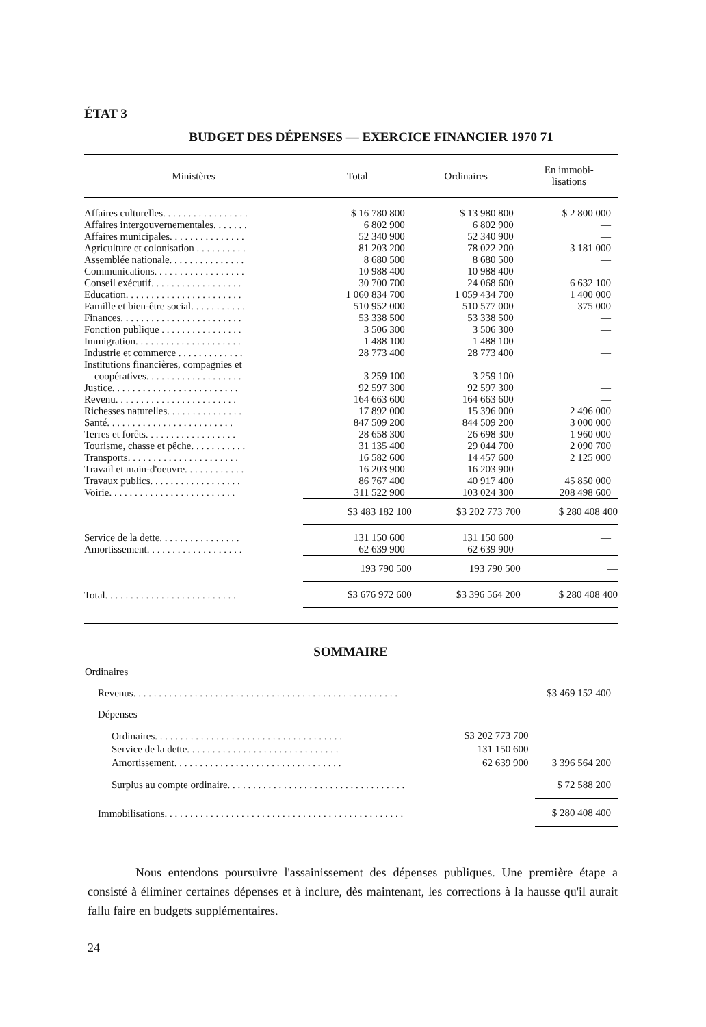ÉTAT 3
BUDGET DES DÉPENSES — EXERCICE FINANCIER 1970 71
| Ministères | Total | Ordinaires | En immobi- lisations |
| --- | --- | --- | --- |
| Affaires culturelles. . . . . . . . . . . . . . . . . | $ 16 780 800 | $ 13 980 800 | $ 2 800 000 |
| Affaires intergouvernementales. . . . . . . | 6 802 900 | 6 802 900 | — |
| Affaires municipales. . . . . . . . . . . . . . . | 52 340 900 | 52 340 900 | — |
| Agriculture et colonisation . . . . . . . . . . | 81 203 200 | 78 022 200 | 3 181 000 |
| Assemblée nationale. . . . . . . . . . . . . . . | 8 680 500 | 8 680 500 | — |
| Communications. . . . . . . . . . . . . . . . . . | 10 988 400 | 10 988 400 | |
| Conseil exécutif. . . . . . . . . . . . . . . . . . | 30 700 700 | 24 068 600 | 6 632 100 |
| Education. . . . . . . . . . . . . . . . . . . . . . . | 1 060 834 700 | 1 059 434 700 | 1 400 000 |
| Famille et bien-être social. . . . . . . . . . . | 510 952 000 | 510 577 000 | 375 000 |
| Finances. . . . . . . . . . . . . . . . . . . . . . . . | 53 338 500 | 53 338 500 | — |
| Fonction publique . . . . . . . . . . . . . . . . | 3 506 300 | 3 506 300 | — |
| Immigration. . . . . . . . . . . . . . . . . . . . . | 1 488 100 | 1 488 100 | — |
| Industrie et commerce . . . . . . . . . . . . . | 28 773 400 | 28 773 400 | — |
| Institutions financières, compagnies et coopératives. . . . . . . . . . . . . . . . . . . | 3 259 100 | 3 259 100 | — |
| Justice. . . . . . . . . . . . . . . . . . . . . . . . . | 92 597 300 | 92 597 300 | — |
| Revenu. . . . . . . . . . . . . . . . . . . . . . . . | 164 663 600 | 164 663 600 | — |
| Richesses naturelles. . . . . . . . . . . . . . . | 17 892 000 | 15 396 000 | 2 496 000 |
| Santé. . . . . . . . . . . . . . . . . . . . . . . . . | 847 509 200 | 844 509 200 | 3 000 000 |
| Terres et forêts. . . . . . . . . . . . . . . . . . | 28 658 300 | 26 698 300 | 1 960 000 |
| Tourisme, chasse et pêche. . . . . . . . . . . | 31 135 400 | 29 044 700 | 2 090 700 |
| Transports. . . . . . . . . . . . . . . . . . . . . . | 16 582 600 | 14 457 600 | 2 125 000 |
| Travail et main-d'oeuvre. . . . . . . . . . . . | 16 203 900 | 16 203 900 | — |
| Travaux publics. . . . . . . . . . . . . . . . . . | 86 767 400 | 40 917 400 | 45 850 000 |
| Voirie. . . . . . . . . . . . . . . . . . . . . . . . . | 311 522 900 | 103 024 300 | 208 498 600 |
| | $3 483 182 100 | $3 202 773 700 | $ 280 408 400 |
| Service de la dette. . . . . . . . . . . . . . . . | 131 150 600 | 131 150 600 | — |
| Amortissement. . . . . . . . . . . . . . . . . . . | 62 639 900 | 62 639 900 | — |
| | 193 790 500 | 193 790 500 | — |
| Total. . . . . . . . . . . . . . . . . . . . . . . . . . | $3 676 972 600 | $3 396 564 200 | $ 280 408 400 |
SOMMAIRE
| Ordinaires | | |
| Revenus. . . . . . . . . . . . . . . . . . . . . . . . . . . . . . . . . . . . . . . . . . . . . . . . . . . . | | $3 469 152 400 |
| Dépenses | | |
| Ordinaires. . . . . . . . . . . . . . . . . . . . . . . . . . . . . . . . . . . . . | $3 202 773 700 | |
| Service de la dette. . . . . . . . . . . . . . . . . . . . . . . . . . . . . . | 131 150 600 | |
| Amortissement. . . . . . . . . . . . . . . . . . . . . . . . . . . . . . . . . | 62 639 900 | 3 396 564 200 |
| Surplus au compte ordinaire. . . . . . . . . . . . . . . . . . . . . . . . . . . . . . . . . . . | | $ 72 588 200 |
| Immobilisations. . . . . . . . . . . . . . . . . . . . . . . . . . . . . . . . . . . . . . . . . . . . . . . | | $ 280 408 400 |
Nous entendons poursuivre l'assainissement des dépenses publiques. Une première étape a consisté à éliminer certaines dépenses et à inclure, dès maintenant, les corrections à la hausse qu'il aurait fallu faire en budgets supplémentaires.
24